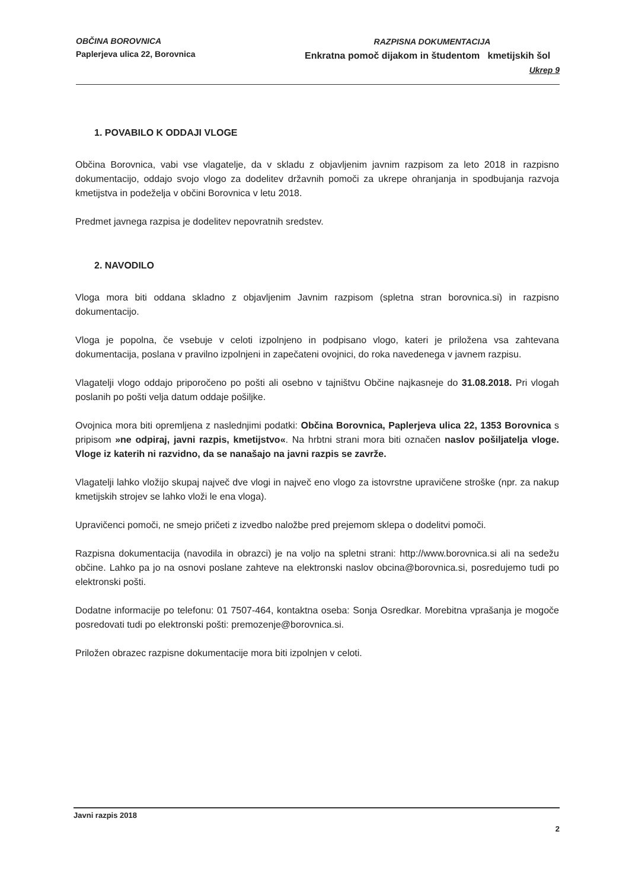OBČINA BOROVNICA
Paplerjeva ulica 22, Borovnica
RAZPISNA DOKUMENTACIJA
Enkratna pomoč dijakom in študentom kmetijskih šol
Ukrep 9
1. POVABILO K ODDAJI VLOGE
Občina Borovnica, vabi vse vlagatelje, da v skladu z objavljenim javnim razpisom za leto 2018 in razpisno dokumentacijo, oddajo svojo vlogo za dodelitev državnih pomoči za ukrepe ohranjanja in spodbujanja razvoja kmetijstva in podeželja v občini Borovnica v letu 2018.
Predmet javnega razpisa je dodelitev nepovratnih sredstev.
2. NAVODILO
Vloga mora biti oddana skladno z objavljenim Javnim razpisom (spletna stran borovnica.si) in razpisno dokumentacijo.
Vloga je popolna, če vsebuje v celoti izpolnjeno in podpisano vlogo, kateri je priložena vsa zahtevana dokumentacija, poslana v pravilno izpolnjeni in zapečateni ovojnici, do roka navedenega v javnem razpisu.
Vlagatelji vlogo oddajo priporočeno po pošti ali osebno v tajništvu Občine najkasneje do 31.08.2018. Pri vlogah poslanih po pošti velja datum oddaje pošiljke.
Ovojnica mora biti opremljena z naslednjimi podatki: Občina Borovnica, Paplerjeva ulica 22, 1353 Borovnica s pripisom »ne odpiraj, javni razpis, kmetijstvo«. Na hrbtni strani mora biti označen naslov pošiljatelja vloge. Vloge iz katerih ni razvidno, da se nanašajo na javni razpis se zavrže.
Vlagatelji lahko vložijo skupaj največ dve vlogi in največ eno vlogo za istovrstne upravičene stroške (npr. za nakup kmetijskih strojev se lahko vloži le ena vloga).
Upravičenci pomoči, ne smejo pričeti z izvedbo naložbe pred prejemom sklepa o dodelitvi pomoči.
Razpisna dokumentacija (navodila in obrazci) je na voljo na spletni strani: http://www.borovnica.si ali na sedežu občine. Lahko pa jo na osnovi poslane zahteve na elektronski naslov obcina@borovnica.si, posredujemo tudi po elektronski pošti.
Dodatne informacije po telefonu: 01 7507-464, kontaktna oseba: Sonja Osredkar. Morebitna vprašanja je mogoče posredovati tudi po elektronski pošti: premozenje@borovnica.si.
Priložen obrazec razpisne dokumentacije mora biti izpolnjen v celoti.
Javni razpis 2018
2